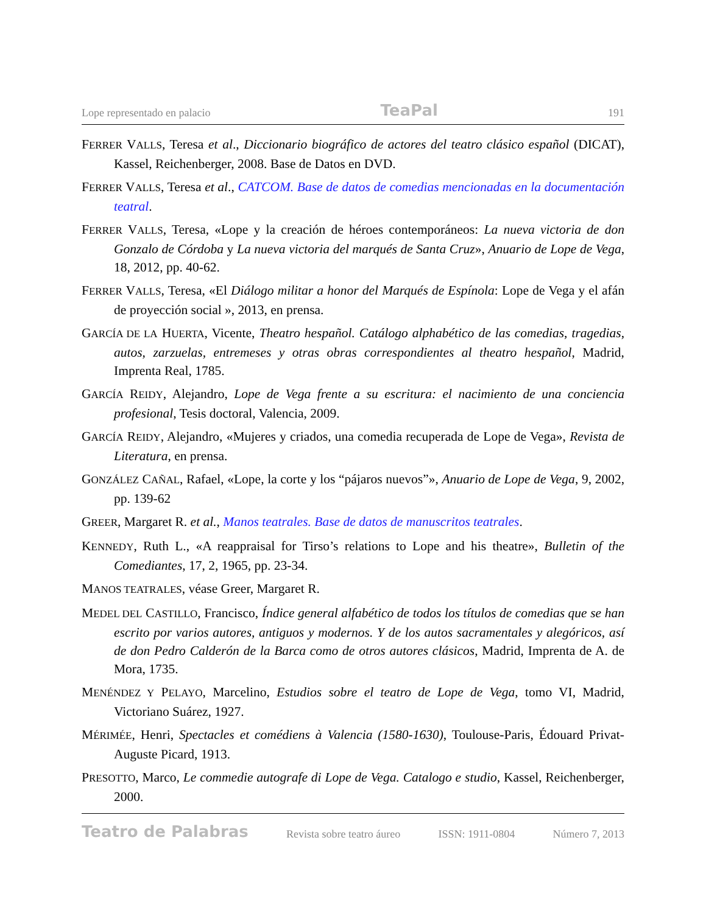Lope representado en palacio TeaPal 191
FERRER VALLS, Teresa et al., Diccionario biográfico de actores del teatro clásico español (DICAT), Kassel, Reichenberger, 2008. Base de Datos en DVD.
FERRER VALLS, Teresa et al., CATCOM. Base de datos de comedias mencionadas en la documentación teatral.
FERRER VALLS, Teresa, «Lope y la creación de héroes contemporáneos: La nueva victoria de don Gonzalo de Córdoba y La nueva victoria del marqués de Santa Cruz», Anuario de Lope de Vega, 18, 2012, pp. 40-62.
FERRER VALLS, Teresa, «El Diálogo militar a honor del Marqués de Espínola: Lope de Vega y el afán de proyección social », 2013, en prensa.
GARCÍA DE LA HUERTA, Vicente, Theatro hespañol. Catálogo alphabético de las comedias, tragedias, autos, zarzuelas, entremeses y otras obras correspondientes al theatro hespañol, Madrid, Imprenta Real, 1785.
GARCÍA REIDY, Alejandro, Lope de Vega frente a su escritura: el nacimiento de una conciencia profesional, Tesis doctoral, Valencia, 2009.
GARCÍA REIDY, Alejandro, «Mujeres y criados, una comedia recuperada de Lope de Vega», Revista de Literatura, en prensa.
GONZÁLEZ CAÑAL, Rafael, «Lope, la corte y los “pájaros nuevos”», Anuario de Lope de Vega, 9, 2002, pp. 139-62
GREER, Margaret R. et al., Manos teatrales. Base de datos de manuscritos teatrales.
KENNEDY, Ruth L., «A reappraisal for Tirso’s relations to Lope and his theatre», Bulletin of the Comediantes, 17, 2, 1965, pp. 23-34.
MANOS TEATRALES, véase Greer, Margaret R.
MEDEL DEL CASTILLO, Francisco, Índice general alfabético de todos los títulos de comedias que se han escrito por varios autores, antiguos y modernos. Y de los autos sacramentales y alegóricos, así de don Pedro Calderón de la Barca como de otros autores clásicos, Madrid, Imprenta de A. de Mora, 1735.
MENÉNDEZ Y PELAYO, Marcelino, Estudios sobre el teatro de Lope de Vega, tomo VI, Madrid, Victoriano Suárez, 1927.
MÉRIMÉE, Henri, Spectacles et comédiens à Valencia (1580-1630), Toulouse-Paris, Édouard Privat-Auguste Picard, 1913.
PRESOTTO, Marco, Le commedie autografe di Lope de Vega. Catalogo e studio, Kassel, Reichenberger, 2000.
Teatro de Palabras Revista sobre teatro áureo ISSN: 1911-0804 Número 7, 2013